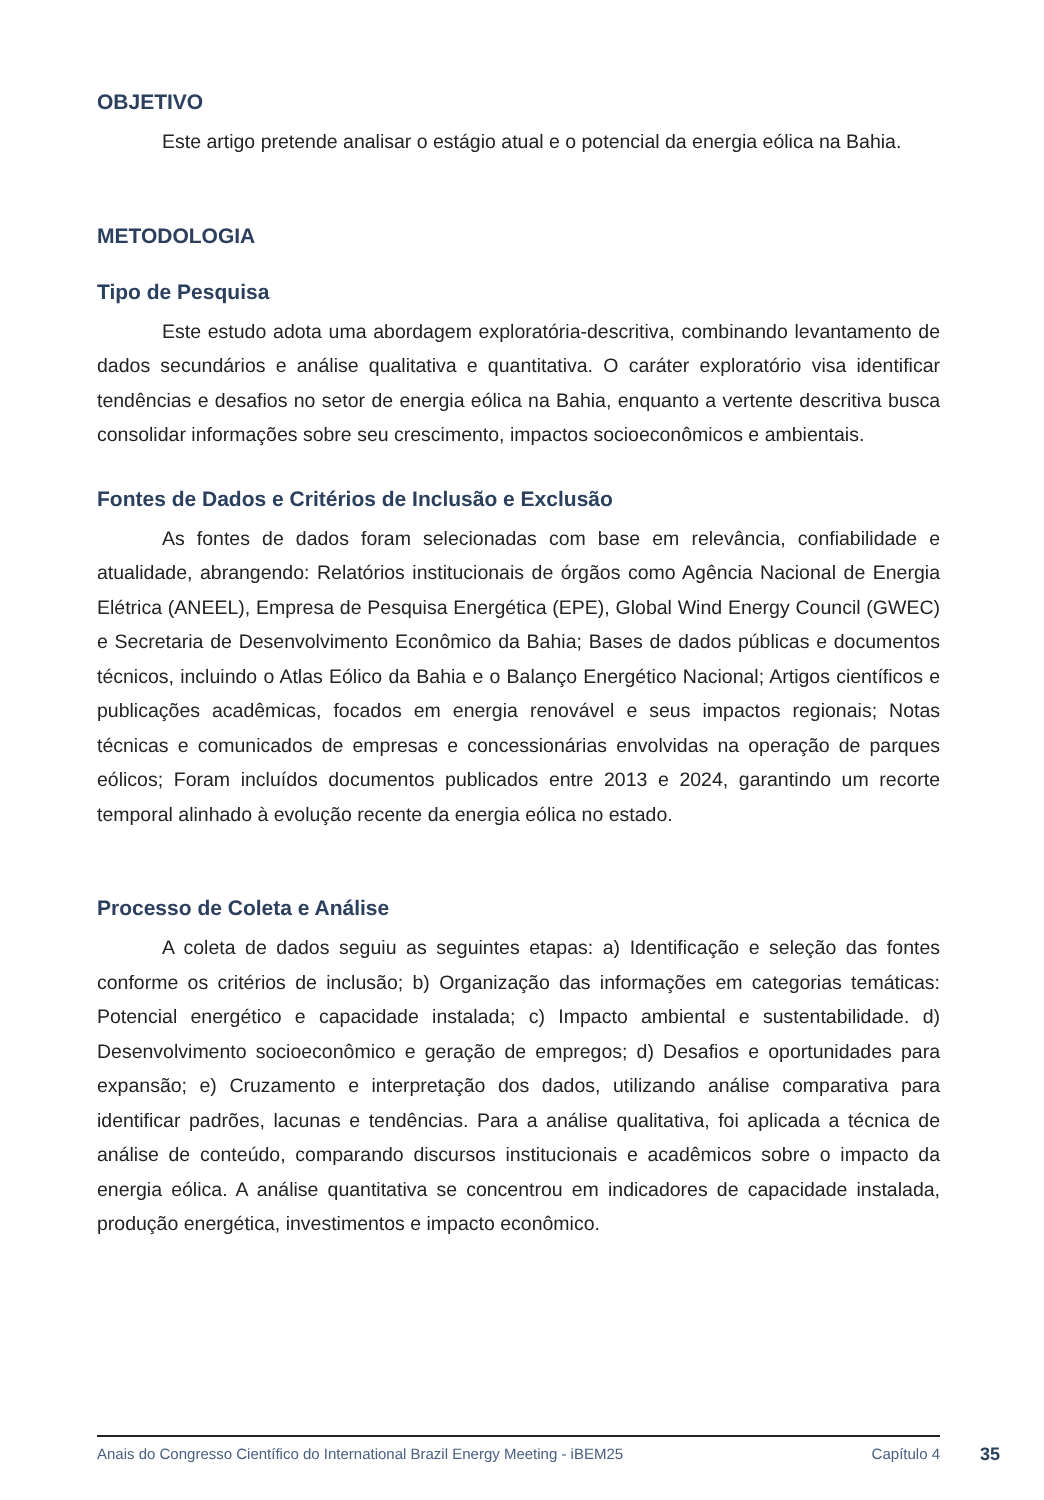OBJETIVO
Este artigo pretende analisar o estágio atual e o potencial da energia eólica na Bahia.
METODOLOGIA
Tipo de Pesquisa
Este estudo adota uma abordagem exploratória-descritiva, combinando levantamento de dados secundários e análise qualitativa e quantitativa. O caráter exploratório visa identificar tendências e desafios no setor de energia eólica na Bahia, enquanto a vertente descritiva busca consolidar informações sobre seu crescimento, impactos socioeconômicos e ambientais.
Fontes de Dados e Critérios de Inclusão e Exclusão
As fontes de dados foram selecionadas com base em relevância, confiabilidade e atualidade, abrangendo: Relatórios institucionais de órgãos como Agência Nacional de Energia Elétrica (ANEEL), Empresa de Pesquisa Energética (EPE), Global Wind Energy Council (GWEC) e Secretaria de Desenvolvimento Econômico da Bahia; Bases de dados públicas e documentos técnicos, incluindo o Atlas Eólico da Bahia e o Balanço Energético Nacional; Artigos científicos e publicações acadêmicas, focados em energia renovável e seus impactos regionais; Notas técnicas e comunicados de empresas e concessionárias envolvidas na operação de parques eólicos; Foram incluídos documentos publicados entre 2013 e 2024, garantindo um recorte temporal alinhado à evolução recente da energia eólica no estado.
Processo de Coleta e Análise
A coleta de dados seguiu as seguintes etapas: a) Identificação e seleção das fontes conforme os critérios de inclusão; b) Organização das informações em categorias temáticas: Potencial energético e capacidade instalada; c) Impacto ambiental e sustentabilidade. d) Desenvolvimento socioeconômico e geração de empregos; d) Desafios e oportunidades para expansão; e) Cruzamento e interpretação dos dados, utilizando análise comparativa para identificar padrões, lacunas e tendências. Para a análise qualitativa, foi aplicada a técnica de análise de conteúdo, comparando discursos institucionais e acadêmicos sobre o impacto da energia eólica. A análise quantitativa se concentrou em indicadores de capacidade instalada, produção energética, investimentos e impacto econômico.
Anais do Congresso Científico do International Brazil Energy Meeting - iBEM25 Capítulo 4
35